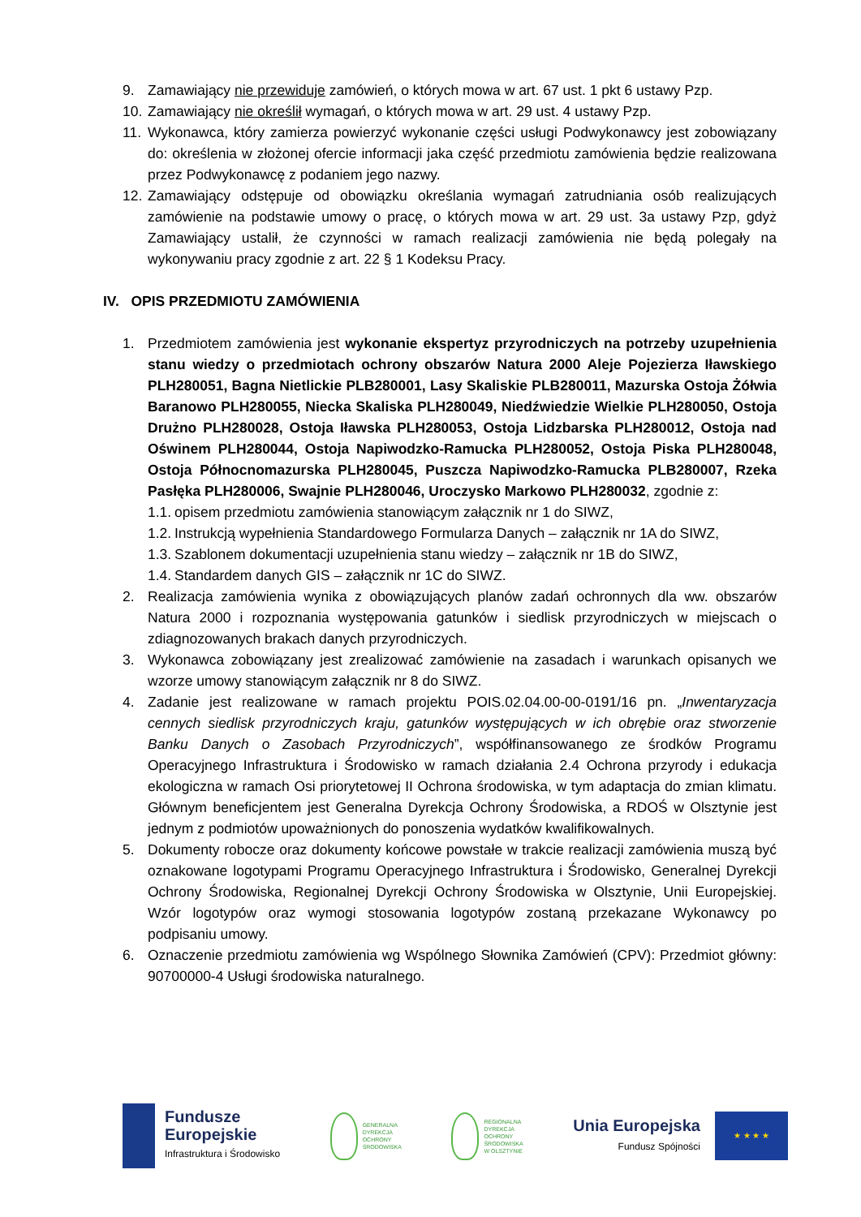9. Zamawiający nie przewiduje zamówień, o których mowa w art. 67 ust. 1 pkt 6 ustawy Pzp.
10. Zamawiający nie określił wymagań, o których mowa w art. 29 ust. 4 ustawy Pzp.
11. Wykonawca, który zamierza powierzyć wykonanie części usługi Podwykonawcy jest zobowiązany do: określenia w złożonej ofercie informacji jaka część przedmiotu zamówienia będzie realizowana przez Podwykonawcę z podaniem jego nazwy.
12. Zamawiający odstępuje od obowiązku określania wymagań zatrudniania osób realizujących zamówienie na podstawie umowy o pracę, o których mowa w art. 29 ust. 3a ustawy Pzp, gdyż Zamawiający ustalił, że czynności w ramach realizacji zamówienia nie będą polegały na wykonywaniu pracy zgodnie z art. 22 § 1 Kodeksu Pracy.
IV. OPIS PRZEDMIOTU ZAMÓWIENIA
1. Przedmiotem zamówienia jest wykonanie ekspertyz przyrodniczych na potrzeby uzupełnienia stanu wiedzy o przedmiotach ochrony obszarów Natura 2000 Aleje Pojezierza Iławskiego PLH280051, Bagna Nietlickie PLB280001, Lasy Skaliskie PLB280011, Mazurska Ostoja Żółwia Baranowo PLH280055, Niecka Skaliska PLH280049, Niedźwiedzie Wielkie PLH280050, Ostoja Drużno PLH280028, Ostoja Iławska PLH280053, Ostoja Lidzbarska PLH280012, Ostoja nad Oświnem PLH280044, Ostoja Napiwodzko-Ramucka PLH280052, Ostoja Piska PLH280048, Ostoja Północnomazurska PLH280045, Puszcza Napiwodzko-Ramucka PLB280007, Rzeka Pasłęka PLH280006, Swajnie PLH280046, Uroczysko Markowo PLH280032, zgodnie z:
1.1. opisem przedmiotu zamówienia stanowiącym załącznik nr 1 do SIWZ,
1.2. Instrukcją wypełnienia Standardowego Formularza Danych – załącznik nr 1A do SIWZ,
1.3. Szablonem dokumentacji uzupełnienia stanu wiedzy – załącznik nr 1B do SIWZ,
1.4. Standardem danych GIS – załącznik nr 1C do SIWZ.
2. Realizacja zamówienia wynika z obowiązujących planów zadań ochronnych dla ww. obszarów Natura 2000 i rozpoznania występowania gatunków i siedlisk przyrodniczych w miejscach o zdiagnozowanych brakach danych przyrodniczych.
3. Wykonawca zobowiązany jest zrealizować zamówienie na zasadach i warunkach opisanych we wzorze umowy stanowiącym załącznik nr 8 do SIWZ.
4. Zadanie jest realizowane w ramach projektu POIS.02.04.00-00-0191/16 pn. „Inwentaryzacja cennych siedlisk przyrodniczych kraju, gatunków występujących w ich obrębie oraz stworzenie Banku Danych o Zasobach Przyrodniczych”, współfinansowanego ze środków Programu Operacyjnego Infrastruktura i Środowisko w ramach działania 2.4 Ochrona przyrody i edukacja ekologiczna w ramach Osi priorytetowej II Ochrona środowiska, w tym adaptacja do zmian klimatu. Głównym beneficjentem jest Generalna Dyrekcja Ochrony Środowiska, a RDOŚ w Olsztynie jest jednym z podmiotów upoważnionych do ponoszenia wydatków kwalifikowalnych.
5. Dokumenty robocze oraz dokumenty końcowe powstałe w trakcie realizacji zamówienia muszą być oznakowane logotypami Programu Operacyjnego Infrastruktura i Środowisko, Generalnej Dyrekcji Ochrony Środowiska, Regionalnej Dyrekcji Ochrony Środowiska w Olsztynie, Unii Europejskiej. Wzór logotypów oraz wymogi stosowania logotypów zostaną przekazane Wykonawcy po podpisaniu umowy.
6. Oznaczenie przedmiotu zamówienia wg Wspólnego Słownika Zamówień (CPV): Przedmiot główny: 90700000-4 Usługi środowiska naturalnego.
Fundusze
Europejskie
Infrastruktura i Środowisko
GENERALNA
DYREKCJA
OCHRONY
ŚRODOWISKA
REGIONALNA
DYREKCJA
OCHRONY
ŚRODOWISKA
W OLSZTYNIE
Unia Europejska
Fundusz Spójności
★ ★ ★ ★